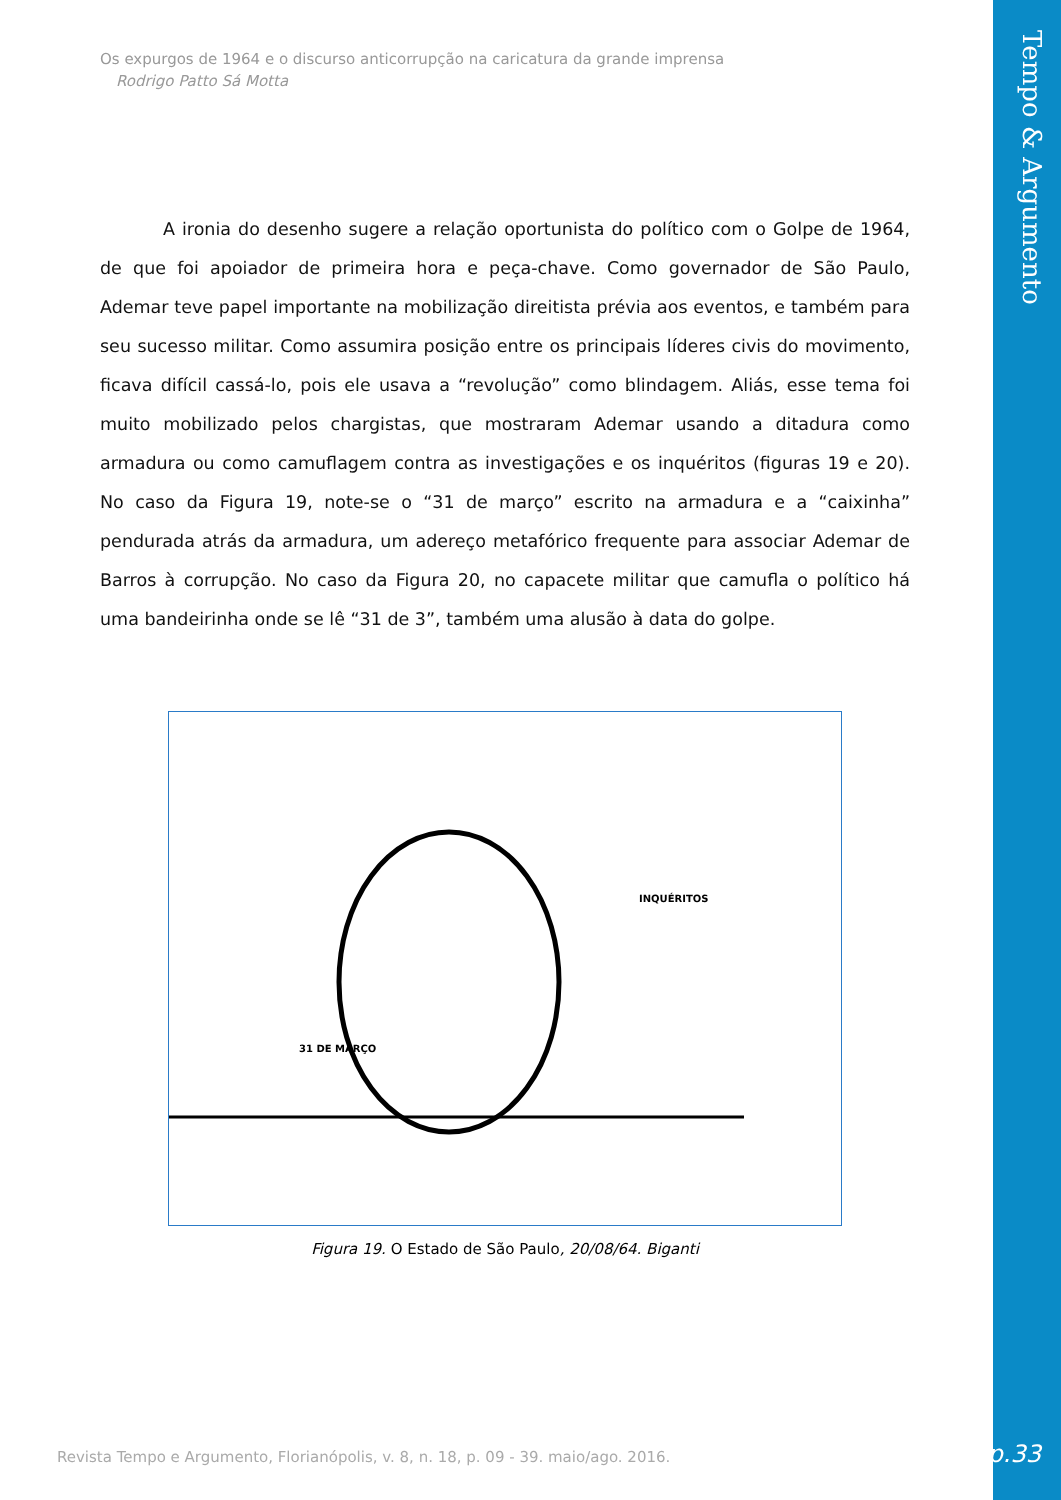Tempo & Argumento
Os expurgos de 1964 e o discurso anticorrupção na caricatura da grande imprensa
Rodrigo Patto Sá Motta
A ironia do desenho sugere a relação oportunista do político com o Golpe de 1964, de que foi apoiador de primeira hora e peça-chave. Como governador de São Paulo, Ademar teve papel importante na mobilização direitista prévia aos eventos, e também para seu sucesso militar. Como assumira posição entre os principais líderes civis do movimento, ficava difícil cassá-lo, pois ele usava a “revolução” como blindagem. Aliás, esse tema foi muito mobilizado pelos chargistas, que mostraram Ademar usando a ditadura como armadura ou como camuflagem contra as investigações e os inquéritos (figuras 19 e 20). No caso da Figura 19, note-se o “31 de março” escrito na armadura e a “caixinha” pendurada atrás da armadura, um adereço metafórico frequente para associar Ademar de Barros à corrupção. No caso da Figura 20, no capacete militar que camufla o político há uma bandeirinha onde se lê “31 de 3”, também uma alusão à data do golpe.
31 DE MARÇO
INQUÉRITOS
Figura 19. O Estado de São Paulo, 20/08/64. Biganti
Revista Tempo e Argumento, Florianópolis, v. 8, n. 18, p. 09 - 39. maio/ago. 2016.
p.33